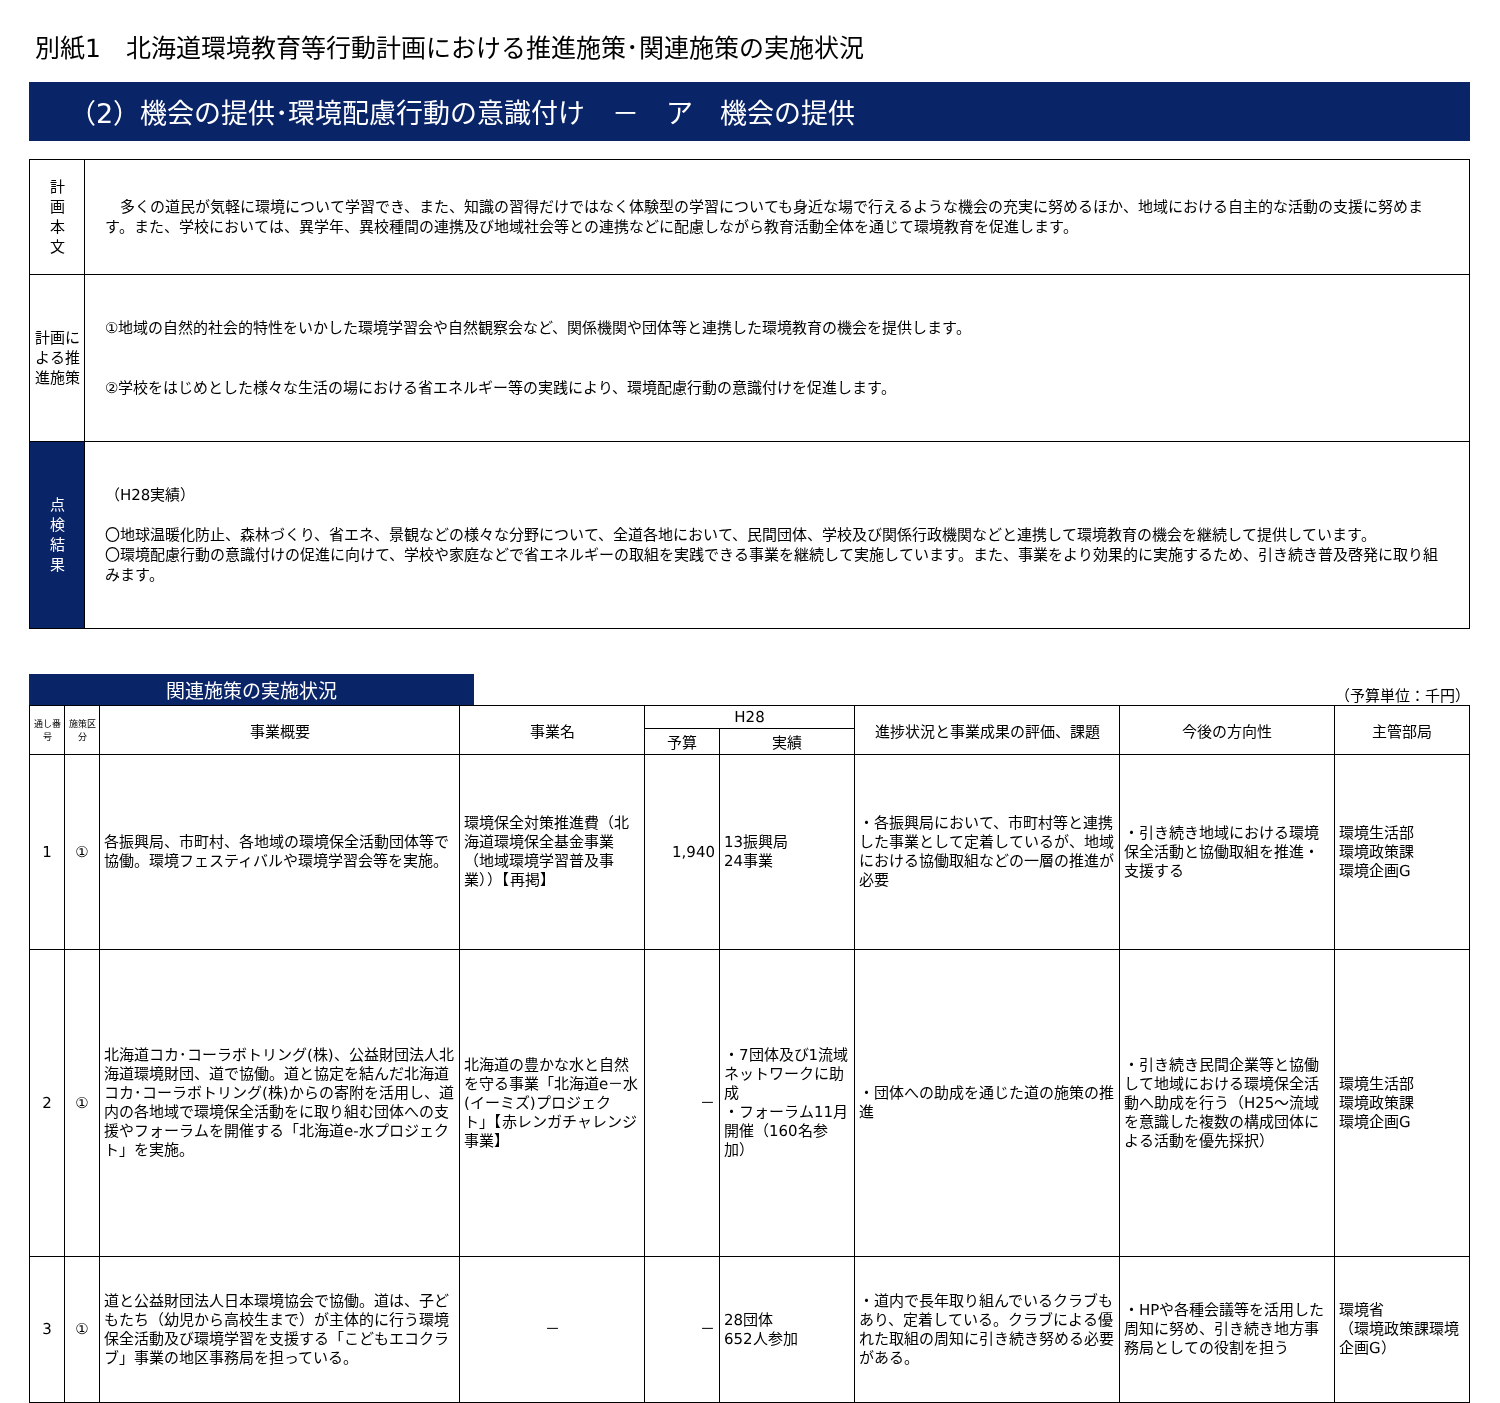別紙1　北海道環境教育等行動計画における推進施策･関連施策の実施状況
（2）機会の提供･環境配慮行動の意識付け　－　ア　機会の提供
| 計 画 本 文 | 多くの道民が気軽に環境について学習でき、また、知識の習得だけではなく体験型の学習についても身近な場で行えるような機会の充実に努めるほか、地域における自主的な活動の支援に努めます。また、学校においては、異学年、異校種間の連携及び地域社会等との連携などに配慮しながら教育活動全体を通じて環境教育を促進します。 |
| 計画による推進施策 | ①地域の自然的社会的特性をいかした環境学習会や自然観察会など、関係機関や団体等と連携した環境教育の機会を提供します。 ②学校をはじめとした様々な生活の場における省エネルギー等の実践により、環境配慮行動の意識付けを促進します。 |
| 点 検 結 果 | （H28実績） 〇地球温暖化防止、森林づくり、省エネ、景観などの様々な分野について、全道各地において、民間団体、学校及び関係行政機関などと連携して環境教育の機会を継続して提供しています。 〇環境配慮行動の意識付けの促進に向けて、学校や家庭などで省エネルギーの取組を実践できる事業を継続して実施しています。また、事業をより効果的に実施するため、引き続き普及啓発に取り組みます。 |
関連施策の実施状況
（予算単位：千円）
| 通し番号 | 施策区分 | 事業概要 | 事業名 | H28 | | 進捗状況と事業成果の評価、課題 | 今後の方向性 | 主管部局 |
| --- | --- | --- | --- | --- | --- | --- | --- | --- |
| | | | | 予算 | 実績 | | | |
| 1 | ① | 各振興局、市町村、各地域の環境保全活動団体等で協働。環境フェスティバルや環境学習会等を実施。 | 環境保全対策推進費（北海道環境保全基金事業（地域環境学習普及事業））【再掲】 | 1,940 | 13振興局 24事業 | ・各振興局において、市町村等と連携した事業として定着しているが、地域における協働取組などの一層の推進が必要 | ・引き続き地域における環境保全活動と協働取組を推進・支援する | 環境生活部 環境政策課 環境企画G |
| 2 | ① | 北海道コカ･コーラボトリング(株)、公益財団法人北海道環境財団、道で協働。道と協定を結んだ北海道コカ･コーラボトリング(株)からの寄附を活用し、道内の各地域で環境保全活動をに取り組む団体への支援やフォーラムを開催する「北海道e-水プロジェクト」を実施。 | 北海道の豊かな水と自然を守る事業「北海道e－水(イーミズ)プロジェクト」【赤レンガチャレンジ事業】 | － | ・7団体及び1流域ネットワークに助成 ・フォーラム11月開催（160名参加） | ・団体への助成を通じた道の施策の推進 | ・引き続き民間企業等と協働して地域における環境保全活動へ助成を行う（H25～流域を意識した複数の構成団体による活動を優先採択） | 環境生活部 環境政策課 環境企画G |
| 3 | ① | 道と公益財団法人日本環境協会で協働。道は、子どもたち（幼児から高校生まで）が主体的に行う環境保全活動及び環境学習を支援する「こどもエコクラブ」事業の地区事務局を担っている。 | － | － | 28団体 652人参加 | ・道内で長年取り組んでいるクラブもあり、定着している。クラブによる優れた取組の周知に引き続き努める必要がある。 | ・HPや各種会議等を活用した周知に努め、引き続き地方事務局としての役割を担う | 環境省 （環境政策課環境企画G） |